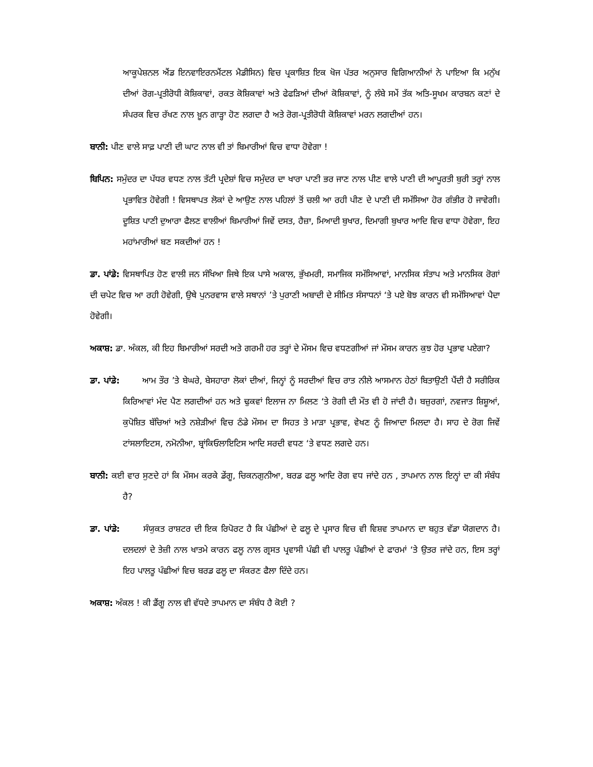ਆਕੂਪੇਸ਼ਨਲ ਐਂਡ ਇਨਵਾਇਰਨਮੈਂਟਲ ਮੈਡੀਸਿਨ) ਵਿਚ ਪ੍ਰਕਾਸ਼ਿਤ ਇਕ ਖੋਜ ਪੱਤਰ ਅਨੁਸਾਰ ਵਿਗਿਆਨੀਆਂ ਨੇ ਪਾਇਆ ਕਿ ਮਨੁੱਖ ਦੀਆਂ ਰੋਗ-ਪ੍ਰਤੀਰੋਧੀ ਕੋਸ਼ਿਕਾਵਾਂ, ਰਕਤ ਕੋਸ਼ਿਕਾਵਾਂ ਅਤੇ ਫੇਫੜਿਆਂ ਦੀਆਂ ਕੋਸ਼ਿਕਾਵਾਂ, ਨੂੰ ਲੰਬੇ ਸਮੇਂ ਤੱਕ ਅਤਿ-ਸੂਖਮ ਕਾਰਬਨ ਕਣਾਂ ਦੇ ਸੰਪਰਕ ਵਿਚ ਰੱਖਣ ਨਾਲ ਖ਼ੂਨ ਗਾੜ੍ਹਾ ਹੋਣ ਲਗਦਾ ਹੈ ਅਤੇ ਰੋਗ-ਪ੍ਰਤੀਰੋਧੀ ਕੋਸ਼ਿਕਾਵਾਂ ਮਰਨ ਲਗਦੀਆਂ ਹਨ।
ਬਾਨੀ: ਪੀਣ ਵਾਲੇ ਸਾਫ਼ ਪਾਣੀ ਦੀ ਘਾਟ ਨਾਲ ਵੀ ਤਾਂ ਬਿਮਾਰੀਆਂ ਵਿਚ ਵਾਧਾ ਹੋਵੇਗਾ !
ਬਿਪਿਨ: ਸਮੁੰਦਰ ਦਾ ਪੱਧਰ ਵਧਣ ਨਾਲ ਤੱਟੀ ਪ੍ਰਦੇਸ਼ਾਂ ਵਿਚ ਸਮੁੰਦਰ ਦਾ ਖਾਰਾ ਪਾਣੀ ਭਰ ਜਾਣ ਨਾਲ ਪੀਣ ਵਾਲੇ ਪਾਣੀ ਦੀ ਆਪੂਰਤੀ ਬੁਰੀ ਤਰ੍ਹਾਂ ਨਾਲ ਪ੍ਰਭਾਵਿਤ ਹੋਵੇਗੀ ! ਵਿਸਥਾਪਤ ਲੋਕਾਂ ਦੇ ਆਉਣ ਨਾਲ ਪਹਿਲਾਂ ਤੋਂ ਚਲੀ ਆ ਰਹੀ ਪੀਣ ਦੇ ਪਾਣੀ ਦੀ ਸਮੱਸਿਆ ਹੋਰ ਗੰਭੀਰ ਹੋ ਜਾਵੇਗੀ। ਦੂਸ਼ਿਤ ਪਾਣੀ ਦੁਆਰਾ ਫੈਲਣ ਵਾਲੀਆਂ ਬਿਮਾਰੀਆਂ ਜਿਵੇਂ ਦਸਤ, ਹੈਜ਼ਾ, ਮਿਆਦੀ ਬੁਖਾਰ, ਦਿਮਾਗੀ ਬੁਖਾਰ ਆਦਿ ਵਿਚ ਵਾਧਾ ਹੋਵੇਗਾ, ਇਹ ਮਹਾਂਮਾਰੀਆਂ ਬਣ ਸਕਦੀਆਂ ਹਨ !
ਡਾ. ਪਾਂਡੇ: ਵਿਸਥਾਪਿਤ ਹੋਣ ਵਾਲੀ ਜਨ ਸੰਖਿਆ ਜਿਥੇ ਇਕ ਪਾਸੇ ਅਕਾਲ, ਭੁੱਖਮਰੀ, ਸਮਾਜਿਕ ਸਮੱਸਿਆਵਾਂ, ਮਾਨਸਿਕ ਸੰਤਾਪ ਅਤੇ ਮਾਨਸਿਕ ਰੋਗਾਂ ਦੀ ਚਪੇਟ ਵਿਚ ਆ ਰਹੀ ਹੋਵੇਗੀ, ਉਥੇ ਪੁਨਰਵਾਸ ਵਾਲੇ ਸਥਾਨਾਂ ’ਤੇ ਪੁਰਾਣੀ ਅਬਾਦੀ ਦੇ ਸੀਮਿਤ ਸੰਸਾਧਨਾਂ ‘ਤੇ ਪਏ ਬੋਝ ਕਾਰਨ ਵੀ ਸਮੱਸਿਆਵਾਂ ਪੈਦਾ ਹੋਵੇਗੀ।
ਅਕਾਸ਼: ਡਾ. ਅੰਕਲ, ਕੀ ਇਹ ਬਿਮਾਰੀਆਂ ਸਰਦੀ ਅਤੇ ਗਰਮੀ ਹਰ ਤਰ੍ਹਾਂ ਦੇ ਮੌਸਮ ਵਿਚ ਵਧਣਗੀਆਂ ਜਾਂ ਮੌਸਮ ਕਾਰਨ ਕੁਝ ਹੋਰ ਪ੍ਰਭਾਵ ਪਏਗਾ?
ਡਾ. ਪਾਂਡੇ: ਆਮ ਤੌਰ ’ਤੇ ਬੇਘਰੇ, ਬੇਸਹਾਰਾ ਲੋਕਾਂ ਦੀਆਂ, ਜਿਨ੍ਹਾਂ ਨੂੰ ਸਰਦੀਆਂ ਵਿਚ ਰਾਤ ਨੀਲੇ ਆਸਮਾਨ ਹੇਠਾਂ ਬਿਤਾਉਣੀ ਪੈਂਦੀ ਹੈ ਸਰੀਰਿਕ ਕਿਰਿਆਵਾਂ ਮੰਦ ਪੈਣ ਲਗਦੀਆਂ ਹਨ ਅਤੇ ਢੁਕਵਾਂ ਇਲਾਜ ਨਾ ਮਿਲਣ ‘ਤੇ ਰੋਗੀ ਦੀ ਮੌਤ ਵੀ ਹੋ ਜਾਂਦੀ ਹੈ। ਬਜ਼ੁਰਗਾਂ, ਨਵਜਾਤ ਸ਼ਿਸ਼ੂਆਂ, ਕੁਪੋਸ਼ਿਤ ਬੱਚਿਆਂ ਅਤੇ ਨਸ਼ੇੜੀਆਂ ਵਿਚ ਠੰਡੇ ਮੌਸਮ ਦਾ ਸਿਹਤ ਤੇ ਮਾੜਾ ਪ੍ਰਭਾਵ, ਵੇਖਣ ਨੂੰ ਜਿਆਦਾ ਮਿਲਦਾ ਹੈ। ਸਾਹ ਦੇ ਰੋਗ ਜਿਵੇਂ ਟਾਂਸਲਾਇਟਸ, ਨਮੋਨੀਆ, ਬ੍ਰਾਂਕਿਓਲਾਇਟਿਸ ਆਦਿ ਸਰਦੀ ਵਧਣ ‘ਤੇ ਵਧਣ ਲਗਦੇ ਹਨ।
ਬਾਨੀ: ਕਈ ਵਾਰ ਸੁਣਦੇ ਹਾਂ ਕਿ ਮੌਸਮ ਕਰਕੇ ਡੇਂਗੂ, ਚਿਕਨਗੁਨੀਆ, ਬਰਡ ਫਲੂ ਆਦਿ ਰੋਗ ਵਧ ਜਾਂਦੇ ਹਨ , ਤਾਪਮਾਨ ਨਾਲ ਇਨ੍ਹਾਂ ਦਾ ਕੀ ਸੰਬੰਧ ਹੈ?
ਡਾ. ਪਾਂਡੇ: ਸੰਯੁਕਤ ਰਾਸ਼ਟਰ ਦੀ ਇਕ ਰਿਪੋਰਟ ਹੈ ਕਿ ਪੰਛੀਆਂ ਦੇ ਫਲੂ ਦੇ ਪ੍ਰਸਾਰ ਵਿਚ ਵੀ ਵਿਸ਼ਵ ਤਾਪਮਾਨ ਦਾ ਬਹੁਤ ਵੱਡਾ ਯੋਗਦਾਨ ਹੈ।ਦਲਦਲਾਂ ਦੇ ਤੇਜ਼ੀ ਨਾਲ ਖਾਤਮੇ ਕਾਰਨ ਫਲੂ ਨਾਲ ਗ੍ਰਸਤ ਪ੍ਰਵਾਸੀ ਪੰਛੀ ਵੀ ਪਾਲਤੂ ਪੰਛੀਆਂ ਦੇ ਫਾਰਮਾਂ ‘ਤੇ ਉਤਰ ਜਾਂਦੇ ਹਨ, ਇਸ ਤਰ੍ਹਾਂ ਇਹ ਪਾਲਤੂ ਪੰਛੀਆਂ ਵਿਚ ਬਰਡ ਫਲੂ ਦਾ ਸੰਕਰਣ ਫੈਲਾ ਦਿੰਦੇ ਹਨ।
ਅਕਾਸ਼: ਅੰਕਲ ! ਕੀ ਡੈਂਗੂ ਨਾਲ ਵੀ ਵੱਧਦੇ ਤਾਪਮਾਨ ਦਾ ਸੰਬੰਧ ਹੈ ਕੋਈ ?